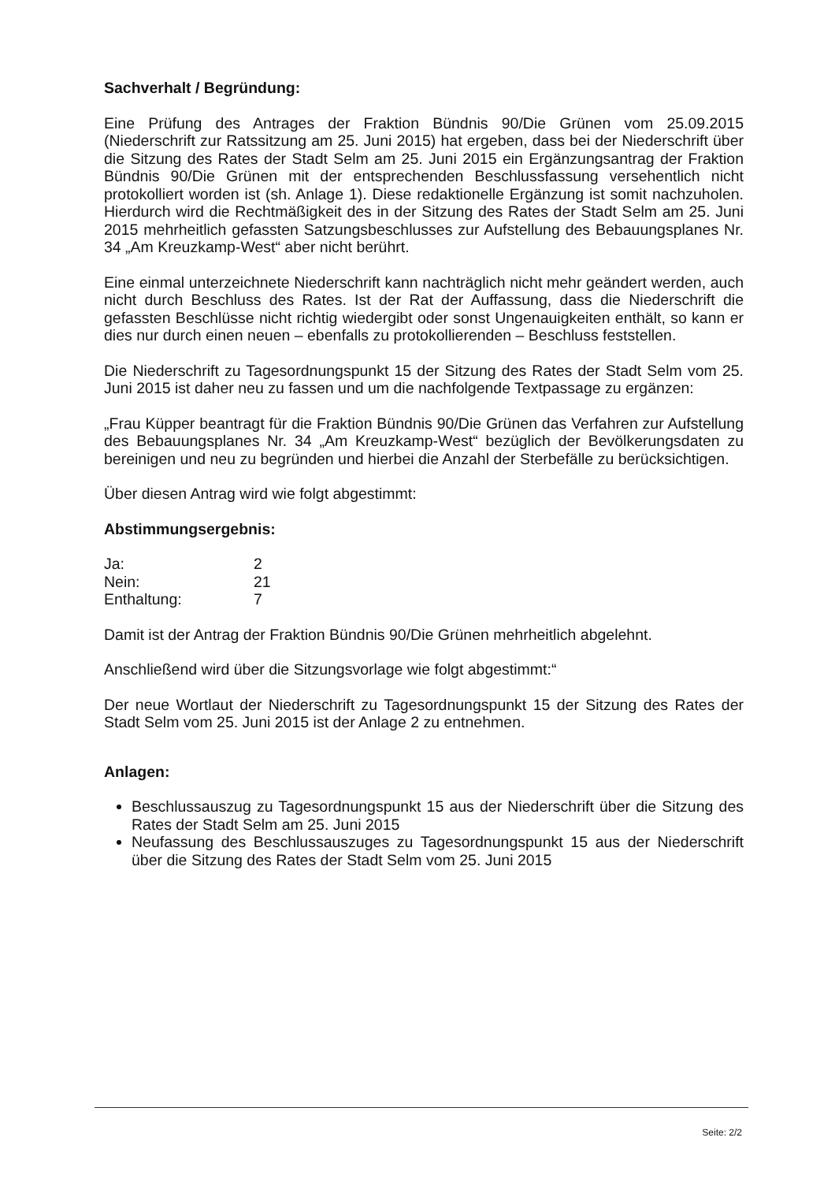Sachverhalt / Begründung:
Eine Prüfung des Antrages der Fraktion Bündnis 90/Die Grünen vom 25.09.2015 (Niederschrift zur Ratssitzung am 25. Juni 2015) hat ergeben, dass bei der Niederschrift über die Sitzung des Rates der Stadt Selm am 25. Juni 2015 ein Ergänzungsantrag der Fraktion Bündnis 90/Die Grünen mit der entsprechenden Beschlussfassung versehentlich nicht protokolliert worden ist (sh. Anlage 1). Diese redaktionelle Ergänzung ist somit nachzuholen. Hierdurch wird die Rechtmäßigkeit des in der Sitzung des Rates der Stadt Selm am 25. Juni 2015 mehrheitlich gefassten Satzungsbeschlusses zur Aufstellung des Bebauungsplanes Nr. 34 „Am Kreuzkamp-West“ aber nicht berührt.
Eine einmal unterzeichnete Niederschrift kann nachträglich nicht mehr geändert werden, auch nicht durch Beschluss des Rates. Ist der Rat der Auffassung, dass die Niederschrift die gefassten Beschlüsse nicht richtig wiedergibt oder sonst Ungenauigkeiten enthält, so kann er dies nur durch einen neuen – ebenfalls zu protokollierenden – Beschluss feststellen.
Die Niederschrift zu Tagesordnungspunkt 15 der Sitzung des Rates der Stadt Selm vom 25. Juni 2015 ist daher neu zu fassen und um die nachfolgende Textpassage zu ergänzen:
„Frau Küpper beantragt für die Fraktion Bündnis 90/Die Grünen das Verfahren zur Aufstellung des Bebauungsplanes Nr. 34 „Am Kreuzkamp-West“ bezüglich der Bevölkerungsdaten zu bereinigen und neu zu begründen und hierbei die Anzahl der Sterbefälle zu berücksichtigen.
Über diesen Antrag wird wie folgt abgestimmt:
Abstimmungsergebnis:
| Ja: | 2 |
| Nein: | 21 |
| Enthaltung: | 7 |
Damit ist der Antrag der Fraktion Bündnis 90/Die Grünen mehrheitlich abgelehnt.
Anschließend wird über die Sitzungsvorlage wie folgt abgestimmt:“
Der neue Wortlaut der Niederschrift zu Tagesordnungspunkt 15 der Sitzung des Rates der Stadt Selm vom 25. Juni 2015 ist der Anlage 2 zu entnehmen.
Anlagen:
Beschlussauszug zu Tagesordnungspunkt 15 aus der Niederschrift über die Sitzung des Rates der Stadt Selm am 25. Juni 2015
Neufassung des Beschlussauszuges zu Tagesordnungspunkt 15 aus der Niederschrift über die Sitzung des Rates der Stadt Selm vom 25. Juni 2015
Seite: 2/2